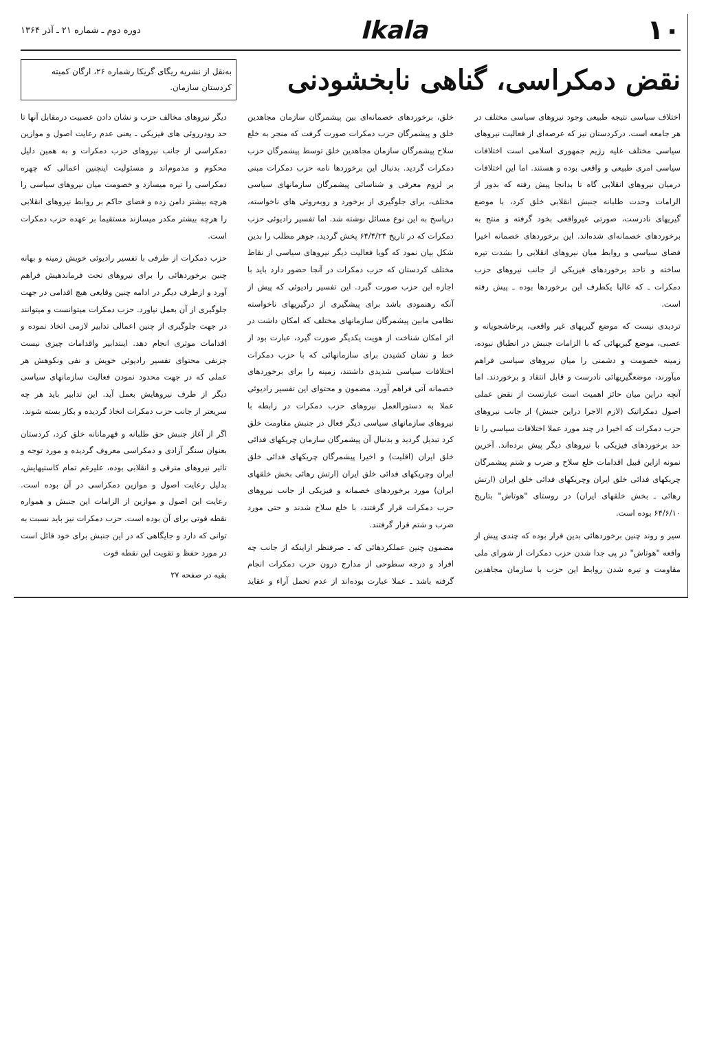۱۰ Ikala
دوره دوم ـ شماره ۲۱ ـ آذر ۱۳۶۴
نقض دمکراسی، گناهی نابخشودنی
به‌نقل از نشریه ریگای گریکا رشماره ۲۶، ارگان کمیته کردستان سازمان.
اختلاف سیاسی نتیجه طبیعی وجود نیروهای سیاسی مختلف در هر جامعه است. درکردستان نیز که عرصه‌ای از فعالیت نیروهای سیاسی مختلف علیه رژیم جمهوری اسلامی است اختلافات سیاسی امری طبیعی و واقعی بوده و هستند. اما این اختلافات درمیان نیروهای انقلابی گاه تا بدانجا پیش رفته که بدور از الزامات وحدت طلبانه جنبش انقلابی خلق کرد، با موضع گیریهای نادرست، صورتی غیرواقعی بخود گرفته و منتج به برخوردهای خصمانه‌ای شده‌اند. این برخوردهای خصمانه اخیرا فضای سیاسی و روابط میان نیروهای انقلابی را بشدت تیره ساخته و تاحد برخوردهای فیزیکی از جانب نیروهای حزب دمکرات ـ که غالبا یکطرف این برخوردها بوده ـ پیش رفته است.
تردیدی نیست که موضع گیریهای غیر واقعی، پرخاشجویانه و عصبی، موضع گیریهائی که با الزامات جنبش در انطباق نبوده، زمینه خصومت و دشمنی را میان نیروهای سیاسی فراهم میآورند، موضعگیریهائی نادرست و قابل انتقاد و برخوردند. اما آنچه دراین میان حائز اهمیت است عبارتست از نقض عملی اصول دمکراتیک (لازم الاجرا دراین جنبش) از جانب نیروهای حزب دمکرات که اخیرا در چند مورد عملا اختلافات سیاسی را تا حد برخوردهای فیزیکی با نیروهای دیگر پیش برده‌اند. آخرین نمونه ازاین قبیل اقدامات خلع سلاح و ضرب و شتم پیشمرگان چریکهای فدائی خلق ایران وچریکهای فدائی خلق ایران (ارتش رهائی ـ بخش خلقهای ایران) در روستای "هوتاش" بتاریخ ۶۴/۶/۱۰ بوده است.
سیر و روند چنین برخوردهائی بدین قرار بوده که چندی پیش از واقعه "هوتاش" در پی جدا شدن حزب دمکرات از شورای ملی مقاومت و تیره شدن روابط این حزب با سازمان مجاهدین خلق، برخوردهای خصمانه‌ای بین پیشمرگان سازمان مجاهدین خلق و پیشمرگان حزب دمکرات صورت گرفت که منجر به خلع سلاح پیشمرگان سازمان مجاهدین خلق توسط پیشمرگان حزب دمکرات گردید. بدنبال این برخوردها نامه حزب دمکرات مبنی بر لزوم معرفی و شناسائی پیشمرگان سازمانهای سیاسی مختلف، برای جلوگیری از برخورد و روبه‌روئی های ناخواسته، درپاسخ به این نوع مسائل نوشته شد. اما تفسیر رادیوئی حزب دمکرات که در تاریخ ۶۴/۴/۲۴ پخش گردید، جوهر مطلب را بدین شکل بیان نمود که گویا فعالیت دیگر نیروهای سیاسی از نقاط مختلف کردستان که حزب دمکرات در آنجا حضور دارد باید با اجازه این حزب صورت گیرد. این تفسیر رادیوئی که پیش از آنکه رهنمودی باشد برای پیشگیری از درگیریهای ناخواسته نظامی مابین پیشمرگان سازمانهای مختلف که امکان داشت در اثر امکان شناخت از هویت یکدیگر صورت گیرد، عبارت بود از خط و نشان کشیدن برای سازمانهائی که با حزب دمکرات اختلافات سیاسی شدیدی داشتند، زمینه را برای برخوردهای خصمانه آتی فراهم آورد. مضمون و محتوای این تفسیر رادیوئی عملا به دستورالعمل نیروهای حزب دمکرات در رابطه با نیروهای سازمانهای سیاسی دیگر فعال در جنبش مقاومت خلق کرد تبدیل گردید و بدنبال آن پیشمرگان سازمان چریکهای فدائی خلق ایران (اقلیت) و اخیرا پیشمرگان چریکهای فدائی خلق ایران وچریکهای فدائی خلق ایران (ارتش رهائی بخش خلقهای ایران) مورد برخوردهای خصمانه و فیزیکی از جانب نیروهای حزب دمکرات قرار گرفتند، با خلع سلاح شدند و حتی مورد ضرب و شتم قرار گرفتند.
مضمون چنین عملکردهائی که ـ صرفنظر ازاینکه از جانب چه افراد و درجه سطوحی از مدارج درون حزب دمکرات انجام گرفته باشد ـ عملا عبارت بوده‌اند از عدم تحمل آراء و عقاید دیگر نیروهای مخالف حزب و نشان دادن عصبیت درمقابل آنها تا حد رودررو‌ئی های فیزیکی ـ یعنی عدم رعایت اصول و موازین دمکراسی از جانب نیروهای حزب دمکرات و به همین دلیل محکوم و مذموم‌اند و مسئولیت اینچنین اعمالی که چهره دمکراسی را تیره میسازد و خصومت میان نیروهای سیاسی را هرچه بیشتر دامن زده و فضای حاکم بر روابط نیروهای انقلابی را هرچه بیشتر مکدر میسازند مستقیما بر عهده حزب دمکرات است.
حزب دمکرات از طرفی با تفسیر رادیوئی خویش زمینه و بهانه چنین برخوردهائی را برای نیروهای تحت فرماندهیش فراهم آورد و ازطرف دیگر در ادامه چنین وقایعی هیچ اقدامی در جهت جلوگیری از آن بعمل نیاورد. حزب دمکرات میتوانست و میتوانند در جهت جلوگیری از چنین اعمالی تدابیر لازمی اتخاذ نموده و اقدامات موثری انجام دهد. اینتدابیر واقدامات چیزی نیست جزنفی محتوای تفسیر رادیوئی خویش و نفی ونکوهش هر عملی که در جهت محدود نمودن فعالیت سازمانهای سیاسی دیگر از طرف نیروهایش بعمل آید. این تدابیر باید هر چه سریعتر از جانب حزب دمکرات اتخاذ گردیده و بکار بسته شوند.
اگر از آغاز جنبش حق طلبانه و قهرمانانه خلق کرد، کردستان بعنوان سنگر آزادی و دمکراسی معروف گردیده و مورد توجه و تاثیر نیروهای مترقی و انقلابی بوده، علیرغم تمام کاستیهایش، بدلیل رعایت اصول و موازین دمکراسی در آن بوده است. رعایت این اصول و موازین از الزامات این جنبش و همواره نقطه قوتی برای آن بوده است. حزب دمکرات نیز باید نسبت به توانی که دارد و جایگاهی که در این جنبش برای خود قائل است در مورد حفظ و تقویت این نقطه قوت
بقیه در صفحه ۲۷